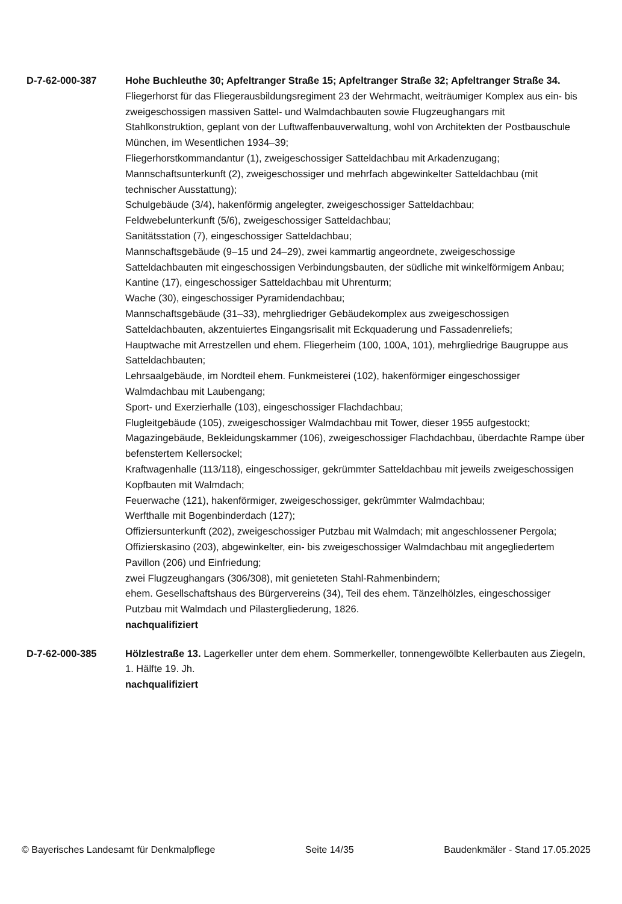D-7-62-000-387 Hohe Buchleuthe 30; Apfeltranger Straße 15; Apfeltranger Straße 32; Apfeltranger Straße 34. Fliegerhorst für das Fliegerausbildungsregiment 23 der Wehrmacht, weiträumiger Komplex aus ein- bis zweigeschossigen massiven Sattel- und Walmdachbauten sowie Flugzeughangars mit Stahlkonstruktion, geplant von der Luftwaffenbauverwaltung, wohl von Architekten der Postbauschule München, im Wesentlichen 1934–39;
Fliegerhorstkommandantur (1), zweigeschossiger Satteldachbau mit Arkadenzugang;
Mannschaftsunterkunft (2), zweigeschossiger und mehrfach abgewinkelter Satteldachbau (mit technischer Ausstattung);
Schulgebäude (3/4), hakenförmig angelegter, zweigeschossiger Satteldachbau;
Feldwebelunterkunft (5/6), zweigeschossiger Satteldachbau;
Sanitätsstation (7), eingeschossiger Satteldachbau;
Mannschaftsgebäude (9–15 und 24–29), zwei kammartig angeordnete, zweigeschossige Satteldachbauten mit eingeschossigen Verbindungsbauten, der südliche mit winkelförmigem Anbau;
Kantine (17), eingeschossiger Satteldachbau mit Uhrenturm;
Wache (30), eingeschossiger Pyramidendachbau;
Mannschaftsgebäude (31–33), mehrgliedriger Gebäudekomplex aus zweigeschossigen Satteldachbauten, akzentuiertes Eingangsrisalit mit Eckquaderung und Fassadenreliefs;
Hauptwache mit Arrestzellen und ehem. Fliegerheim (100, 100A, 101), mehrgliedrige Baugruppe aus Satteldachbauten;
Lehrsaalgebäude, im Nordteil ehem. Funkmeisterei (102), hakenförmiger eingeschossiger Walmdachbau mit Laubengang;
Sport- und Exerzierhalle (103), eingeschossiger Flachdachbau;
Flugleitgebäude (105), zweigeschossiger Walmdachbau mit Tower, dieser 1955 aufgestockt;
Magazingebäude, Bekleidungskammer (106), zweigeschossiger Flachdachbau, überdachte Rampe über befenstertem Kellersockel;
Kraftwagenhalle (113/118), eingeschossiger, gekrümmter Satteldachbau mit jeweils zweigeschossigen Kopfbauten mit Walmdach;
Feuerwache (121), hakenförmiger, zweigeschossiger, gekrümmter Walmdachbau;
Werfthalle mit Bogenbinderdach (127);
Offiziersunterkunft (202), zweigeschossiger Putzbau mit Walmdach; mit angeschlossener Pergola;
Offizierskasino (203), abgewinkelter, ein- bis zweigeschossiger Walmdachbau mit angegliedertem Pavillon (206) und Einfriedung;
zwei Flugzeughangars (306/308), mit genieteten Stahl-Rahmenbindern;
ehem. Gesellschaftshaus des Bürgervereins (34), Teil des ehem. Tänzelhölzles, eingeschossiger Putzbau mit Walmdach und Pilastergliederung, 1826.
nachqualifiziert
D-7-62-000-385 Hölzlestraße 13. Lagerkeller unter dem ehem. Sommerkeller, tonnengewölbte Kellerbauten aus Ziegeln, 1. Hälfte 19. Jh.
nachqualifiziert
© Bayerisches Landesamt für Denkmalpflege Seite 14/35 Baudenkmäler - Stand 17.05.2025